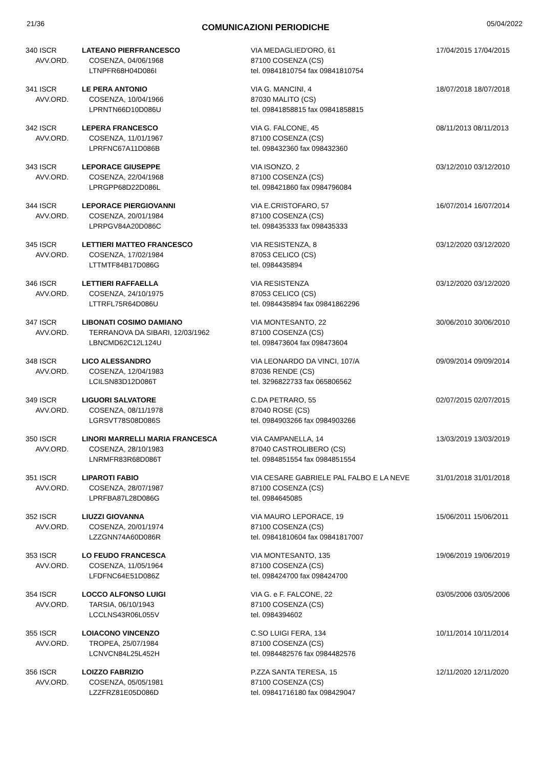21/36 COMUNICAZIONI PERIODICHE 05/04/2022
| 340 ISCR AVV.ORD. | LATEANO PIERFRANCESCO COSENZA, 04/06/1968 LTNPFR68H04D086I | VIA MEDAGLIED'ORO, 61 87100 COSENZA (CS) tel. 09841810754 fax 09841810754 | 17/04/2015 17/04/2015 |
| 341 ISCR AVV.ORD. | LE PERA ANTONIO COSENZA, 10/04/1966 LPRNTN66D10D086U | VIA G. MANCINI, 4 87030 MALITO (CS) tel. 09841858815 fax 09841858815 | 18/07/2018 18/07/2018 |
| 342 ISCR AVV.ORD. | LEPERA FRANCESCO COSENZA, 11/01/1967 LPRFNC67A11D086B | VIA G. FALCONE, 45 87100 COSENZA (CS) tel. 098432360 fax 098432360 | 08/11/2013 08/11/2013 |
| 343 ISCR AVV.ORD. | LEPORACE GIUSEPPE COSENZA, 22/04/1968 LPRGPP68D22D086L | VIA ISONZO, 2 87100 COSENZA (CS) tel. 098421860 fax 0984796084 | 03/12/2010 03/12/2010 |
| 344 ISCR AVV.ORD. | LEPORACE PIERGIOVANNI COSENZA, 20/01/1984 LPRPGV84A20D086C | VIA E.CRISTOFARO, 57 87100 COSENZA (CS) tel. 098435333 fax 098435333 | 16/07/2014 16/07/2014 |
| 345 ISCR AVV.ORD. | LETTIERI MATTEO FRANCESCO COSENZA, 17/02/1984 LTTMTF84B17D086G | VIA RESISTENZA, 8 87053 CELICO (CS) tel. 0984435894 | 03/12/2020 03/12/2020 |
| 346 ISCR AVV.ORD. | LETTIERI RAFFAELLA COSENZA, 24/10/1975 LTTRFL75R64D086U | VIA RESISTENZA 87053 CELICO (CS) tel. 0984435894 fax 09841862296 | 03/12/2020 03/12/2020 |
| 347 ISCR AVV.ORD. | LIBONATI COSIMO DAMIANO TERRANOVA DA SIBARI, 12/03/1962 LBNCMD62C12L124U | VIA MONTESANTO, 22 87100 COSENZA (CS) tel. 098473604 fax 098473604 | 30/06/2010 30/06/2010 |
| 348 ISCR AVV.ORD. | LICO ALESSANDRO COSENZA, 12/04/1983 LCILSN83D12D086T | VIA LEONARDO DA VINCI, 107/A 87036 RENDE (CS) tel. 3296822733 fax 065806562 | 09/09/2014 09/09/2014 |
| 349 ISCR AVV.ORD. | LIGUORI SALVATORE COSENZA, 08/11/1978 LGRSVT78S08D086S | C.DA PETRARO, 55 87040 ROSE (CS) tel. 0984903266 fax 0984903266 | 02/07/2015 02/07/2015 |
| 350 ISCR AVV.ORD. | LINORI MARRELLI MARIA FRANCESCA COSENZA, 28/10/1983 LNRMFR83R68D086T | VIA CAMPANELLA, 14 87040 CASTROLIBERO (CS) tel. 0984851554 fax 0984851554 | 13/03/2019 13/03/2019 |
| 351 ISCR AVV.ORD. | LIPAROTI FABIO COSENZA, 28/07/1987 LPRFBA87L28D086G | VIA CESARE GABRIELE PAL FALBO E LA NEVE 87100 COSENZA (CS) tel. 0984645085 | 31/01/2018 31/01/2018 |
| 352 ISCR AVV.ORD. | LIUZZI GIOVANNA COSENZA, 20/01/1974 LZZGNN74A60D086R | VIA MAURO LEPORACE, 19 87100 COSENZA (CS) tel. 09841810604 fax 09841817007 | 15/06/2011 15/06/2011 |
| 353 ISCR AVV.ORD. | LO FEUDO FRANCESCA COSENZA, 11/05/1964 LFDFNC64E51D086Z | VIA MONTESANTO, 135 87100 COSENZA (CS) tel. 098424700 fax 098424700 | 19/06/2019 19/06/2019 |
| 354 ISCR AVV.ORD. | LOCCO ALFONSO LUIGI TARSIA, 06/10/1943 LCCLNS43R06L055V | VIA G. e F. FALCONE, 22 87100 COSENZA (CS) tel. 0984394602 | 03/05/2006 03/05/2006 |
| 355 ISCR AVV.ORD. | LOIACONO VINCENZO TROPEA, 25/07/1984 LCNVCN84L25L452H | C.SO LUIGI FERA, 134 87100 COSENZA (CS) tel. 0984482576 fax 0984482576 | 10/11/2014 10/11/2014 |
| 356 ISCR AVV.ORD. | LOIZZO FABRIZIO COSENZA, 05/05/1981 LZZFRZ81E05D086D | P.ZZA SANTA TERESA, 15 87100 COSENZA (CS) tel. 09841716180 fax 098429047 | 12/11/2020 12/11/2020 |